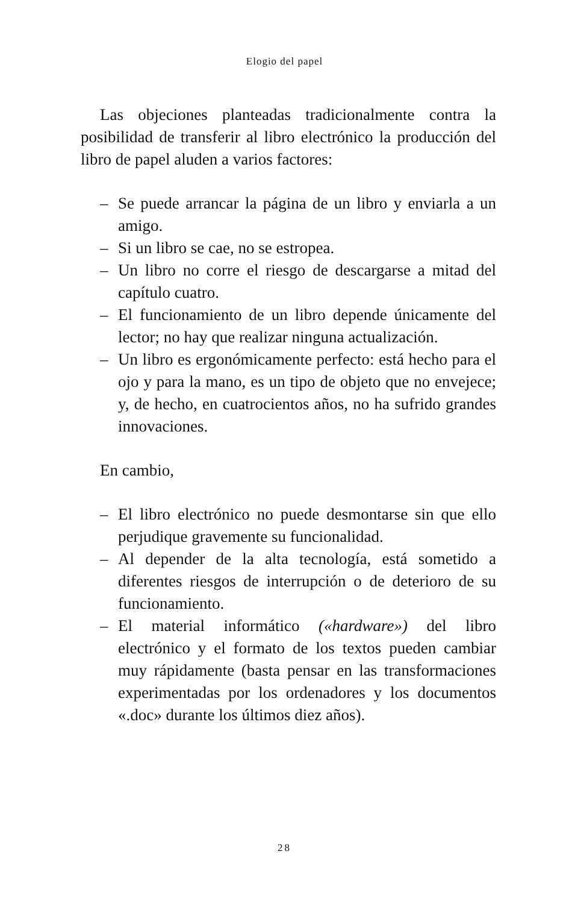Elogio del papel
Las objeciones planteadas tradicionalmente contra la posibilidad de transferir al libro electrónico la producción del libro de papel aluden a varios factores:
– Se puede arrancar la página de un libro y enviarla a un amigo.
– Si un libro se cae, no se estropea.
– Un libro no corre el riesgo de descargarse a mitad del capítulo cuatro.
– El funcionamiento de un libro depende únicamente del lector; no hay que realizar ninguna actualización.
– Un libro es ergonómicamente perfecto: está hecho para el ojo y para la mano, es un tipo de objeto que no envejece; y, de hecho, en cuatrocientos años, no ha sufrido grandes innovaciones.
En cambio,
– El libro electrónico no puede desmontarse sin que ello perjudique gravemente su funcionalidad.
– Al depender de la alta tecnología, está sometido a diferentes riesgos de interrupción o de deterioro de su funcionamiento.
– El material informático («hardware») del libro electrónico y el formato de los textos pueden cambiar muy rápidamente (basta pensar en las transformaciones experimentadas por los ordenadores y los documentos «.doc» durante los últimos diez años).
28